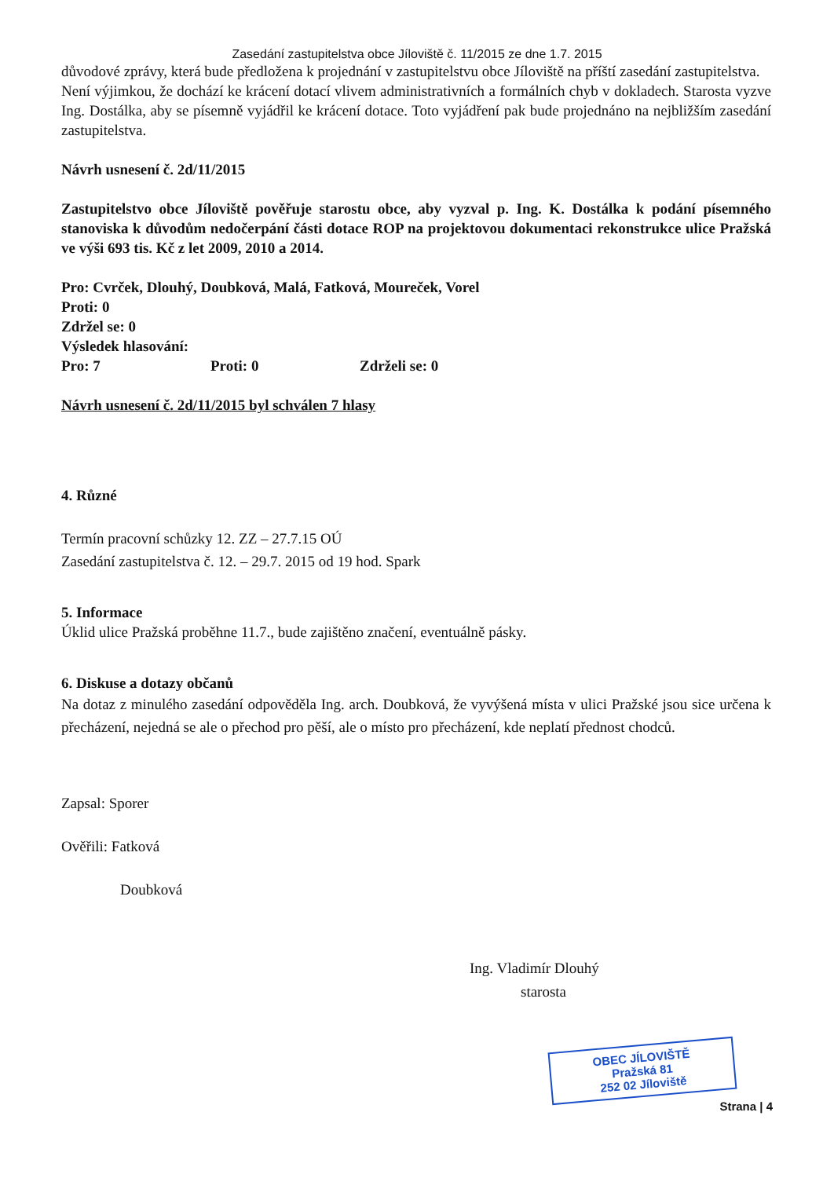Zasedání zastupitelstva obce Jíloviště č. 11/2015 ze dne 1.7. 2015
důvodové zprávy, která bude předložena k projednání v zastupitelstvu obce Jíloviště na příští zasedání zastupitelstva.
Není výjimkou, že dochází ke krácení dotací vlivem administrativních a formálních chyb v dokladech. Starosta vyzve Ing. Dostálka, aby se písemně vyjádřil ke krácení dotace. Toto vyjádření pak bude projednáno na nejbližším zasedání zastupitelstva.
Návrh usnesení č. 2d/11/2015
Zastupitelstvo obce Jíloviště pověřuje starostu obce, aby vyzval p. Ing. K. Dostálka k podání písemného stanoviska k důvodům nedočerpání části dotace ROP na projektovou dokumentaci rekonstrukce ulice Pražská ve výši 693 tis. Kč z let 2009, 2010 a 2014.
Pro: Cvrček, Dlouhý, Doubková, Malá, Fatková, Moureček, Vorel
Proti: 0
Zdržel se: 0
Výsledek hlasování:
Pro: 7 Proti: 0 Zdrželi se: 0
Návrh usnesení č. 2d/11/2015 byl schválen 7 hlasy
4. Různé
Termín pracovní schůzky 12. ZZ – 27.7.15 OÚ
Zasedání zastupitelstva č. 12. – 29.7. 2015 od 19 hod. Spark
5. Informace
Úklid ulice Pražská proběhne 11.7., bude zajištěno značení, eventuálně pásky.
6. Diskuse a dotazy občanů
Na dotaz z minulého zasedání odpověděla Ing. arch. Doubková, že vyvýšená místa v ulici Pražské jsou sice určena k přecházení, nejedná se ale o přechod pro pěší, ale o místo pro přecházení, kde neplatí přednost chodců.
Zapsal: Sporer
Ověřili: Fatková
Doubková
Ing. Vladimír Dlouhý
starosta
OBEC JÍLOVIŠTĚ
Pražská 81
252 02 Jíloviště
Strana | 4